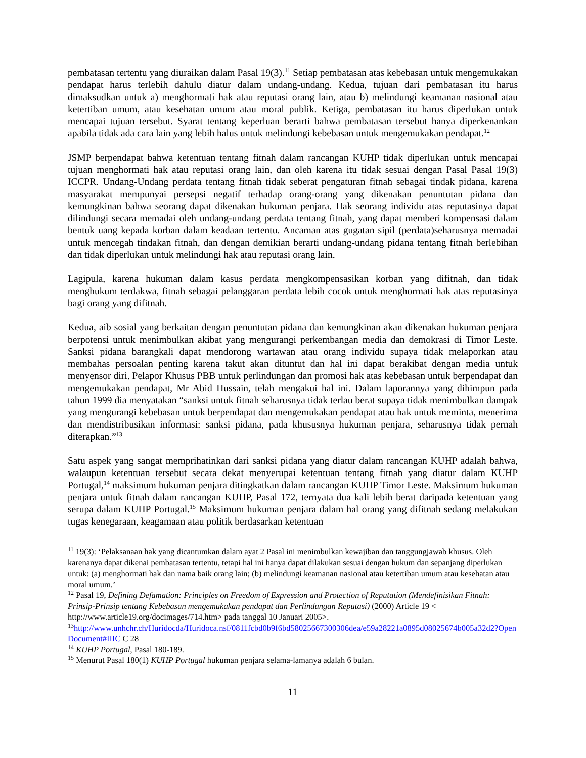pembatasan tertentu yang diuraikan dalam Pasal 19(3).<sup>11</sup> Setiap pembatasan atas kebebasan untuk mengemukakan pendapat harus terlebih dahulu diatur dalam undang-undang. Kedua, tujuan dari pembatasan itu harus dimaksudkan untuk a) menghormati hak atau reputasi orang lain, atau b) melindungi keamanan nasional atau ketertiban umum, atau kesehatan umum atau moral publik. Ketiga, pembatasan itu harus diperlukan untuk mencapai tujuan tersebut. Syarat tentang keperluan berarti bahwa pembatasan tersebut hanya diperkenankan apabila tidak ada cara lain yang lebih halus untuk melindungi kebebasan untuk mengemukakan pendapat.<sup>12</sup>
JSMP berpendapat bahwa ketentuan tentang fitnah dalam rancangan KUHP tidak diperlukan untuk mencapai tujuan menghormati hak atau reputasi orang lain, dan oleh karena itu tidak sesuai dengan Pasal Pasal 19(3) ICCPR. Undang-Undang perdata tentang fitnah tidak seberat pengaturan fitnah sebagai tindak pidana, karena masyarakat mempunyai persepsi negatif terhadap orang-orang yang dikenakan penuntutan pidana dan kemungkinan bahwa seorang dapat dikenakan hukuman penjara. Hak seorang individu atas reputasinya dapat dilindungi secara memadai oleh undang-undang perdata tentang fitnah, yang dapat memberi kompensasi dalam bentuk uang kepada korban dalam keadaan tertentu. Ancaman atas gugatan sipil (perdata)seharusnya memadai untuk mencegah tindakan fitnah, dan dengan demikian berarti undang-undang pidana tentang fitnah berlebihan dan tidak diperlukan untuk melindungi hak atau reputasi orang lain.
Lagipula, karena hukuman dalam kasus perdata mengkompensasikan korban yang difitnah, dan tidak menghukum terdakwa, fitnah sebagai pelanggaran perdata lebih cocok untuk menghormati hak atas reputasinya bagi orang yang difitnah.
Kedua, aib sosial yang berkaitan dengan penuntutan pidana dan kemungkinan akan dikenakan hukuman penjara berpotensi untuk menimbulkan akibat yang mengurangi perkembangan media dan demokrasi di Timor Leste. Sanksi pidana barangkali dapat mendorong wartawan atau orang individu supaya tidak melaporkan atau membahas persoalan penting karena takut akan dituntut dan hal ini dapat berakibat dengan media untuk menyensor diri. Pelapor Khusus PBB untuk perlindungan dan promosi hak atas kebebasan untuk berpendapat dan mengemukakan pendapat, Mr Abid Hussain, telah mengakui hal ini. Dalam laporannya yang dihimpun pada tahun 1999 dia menyatakan “sanksi untuk fitnah seharusnya tidak terlau berat supaya tidak menimbulkan dampak yang mengurangi kebebasan untuk berpendapat dan mengemukakan pendapat atau hak untuk meminta, menerima dan mendistribusikan informasi: sanksi pidana, pada khususnya hukuman penjara, seharusnya tidak pernah diterapkan.”<sup>13</sup>
Satu aspek yang sangat memprihatinkan dari sanksi pidana yang diatur dalam rancangan KUHP adalah bahwa, walaupun ketentuan tersebut secara dekat menyerupai ketentuan tentang fitnah yang diatur dalam KUHP Portugal,<sup>14</sup> maksimum hukuman penjara ditingkatkan dalam rancangan KUHP Timor Leste. Maksimum hukuman penjara untuk fitnah dalam rancangan KUHP, Pasal 172, ternyata dua kali lebih berat daripada ketentuan yang serupa dalam KUHP Portugal.<sup>15</sup> Maksimum hukuman penjara dalam hal orang yang difitnah sedang melakukan tugas kenegaraan, keagamaan atau politik berdasarkan ketentuan
<sup>11</sup> 19(3): ‘Pelaksanaan hak yang dicantumkan dalam ayat 2 Pasal ini menimbulkan kewajiban dan tanggungjawab khusus. Oleh karenanya dapat dikenai pembatasan tertentu, tetapi hal ini hanya dapat dilakukan sesuai dengan hukum dan sepanjang diperlukan untuk: (a) menghormati hak dan nama baik orang lain; (b) melindungi keamanan nasional atau ketertiban umum atau kesehatan atau moral umum.’
<sup>12</sup> Pasal 19, Defining Defamation: Principles on Freedom of Expression and Protection of Reputation (Mendefinisikan Fitnah: Prinsip-Prinsip tentang Kebebasan mengemukakan pendapat dan Perlindungan Reputasi) (2000) Article 19 < http://www.article19.org/docimages/714.htm> pada tanggal 10 Januari 2005>.
<sup>13</sup> http://www.unhchr.ch/Huridocda/Huridoca.nsf/0811fcbd0b9f6bd58025667300306dea/e59a28221a0895d08025674b005a32d2?OpenDocument#IIIC C 28
<sup>14</sup> KUHP Portugal, Pasal 180-189.
<sup>15</sup> Menurut Pasal 180(1) KUHP Portugal hukuman penjara selama-lamanya adalah 6 bulan.
11